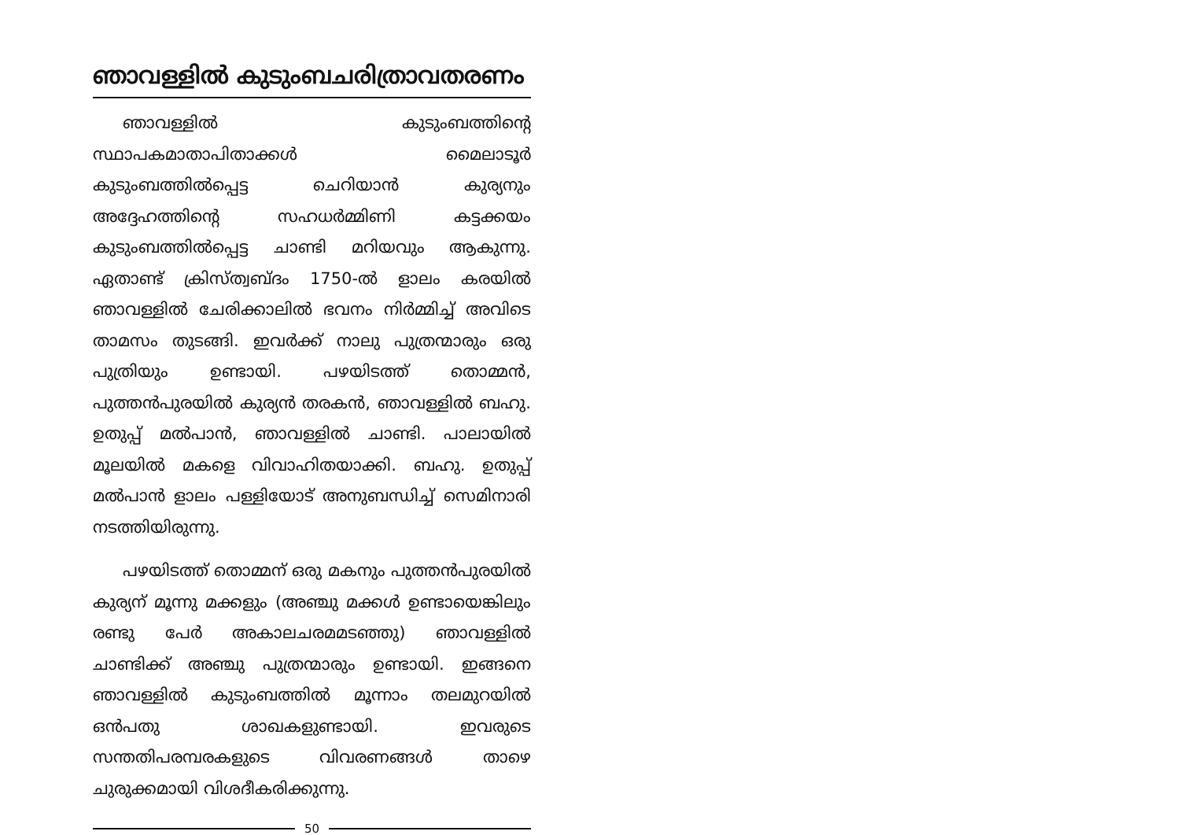ഞാവള്ളിൽ കുടുംബചരിത്രാവതരണം
ഞാവള്ളിൽ കുടുംബത്തിന്റെ സ്ഥാപകമാതാപിതാക്കൾ മൈലാടൂർ കുടുംബത്തിൽപ്പെട്ട ചെറിയാൻ കുര്യനും അദ്ദേഹത്തിന്റെ സഹധർമ്മിണി കട്ടക്കയം കുടുംബത്തിൽപ്പെട്ട ചാണ്ടി മറിയവും ആകുന്നു. ഏതാണ്ട് ക്രിസ്ത്വബ്ദം 1750-ൽ ളാലം കരയിൽ ഞാവള്ളിൽ ചേരിക്കാലിൽ ഭവനം നിർമ്മിച്ച് അവിടെ താമസം തുടങ്ങി. ഇവർക്ക് നാലു പുത്രന്മാരും ഒരു പുത്രിയും ഉണ്ടായി. പഴയിടത്ത് തൊമ്മൻ, പുത്തൻപുരയിൽ കുര്യൻ തരകൻ, ഞാവള്ളിൽ ബഹു. ഉതുപ്പ് മൽപാൻ, ഞാവള്ളിൽ ചാണ്ടി. പാലായിൽ മൂലയിൽ മകളെ വിവാഹിതയാക്കി. ബഹു. ഉതുപ്പ് മൽപാൻ ളാലം പള്ളിയോട് അനുബന്ധിച്ച് സെമിനാരി നടത്തിയിരുന്നു.
പഴയിടത്ത് തൊമ്മന് ഒരു മകനും പുത്തൻപുരയിൽ കുര്യന് മൂന്നു മക്കളും (അഞ്ചു മക്കൾ ഉണ്ടായെങ്കിലും രണ്ടു പേർ അകാലചരമമടഞ്ഞു) ഞാവള്ളിൽ ചാണ്ടിക്ക് അഞ്ചു പുത്രന്മാരും ഉണ്ടായി. ഇങ്ങനെ ഞാവള്ളിൽ കുടുംബത്തിൽ മൂന്നാം തലമുറയിൽ ഒൻപതു ശാഖകളുണ്ടായി. ഇവരുടെ സന്തതിപരമ്പരകളുടെ വിവരണങ്ങൾ താഴെ ചുരുക്കമായി വിശദീകരിക്കുന്നു.
50